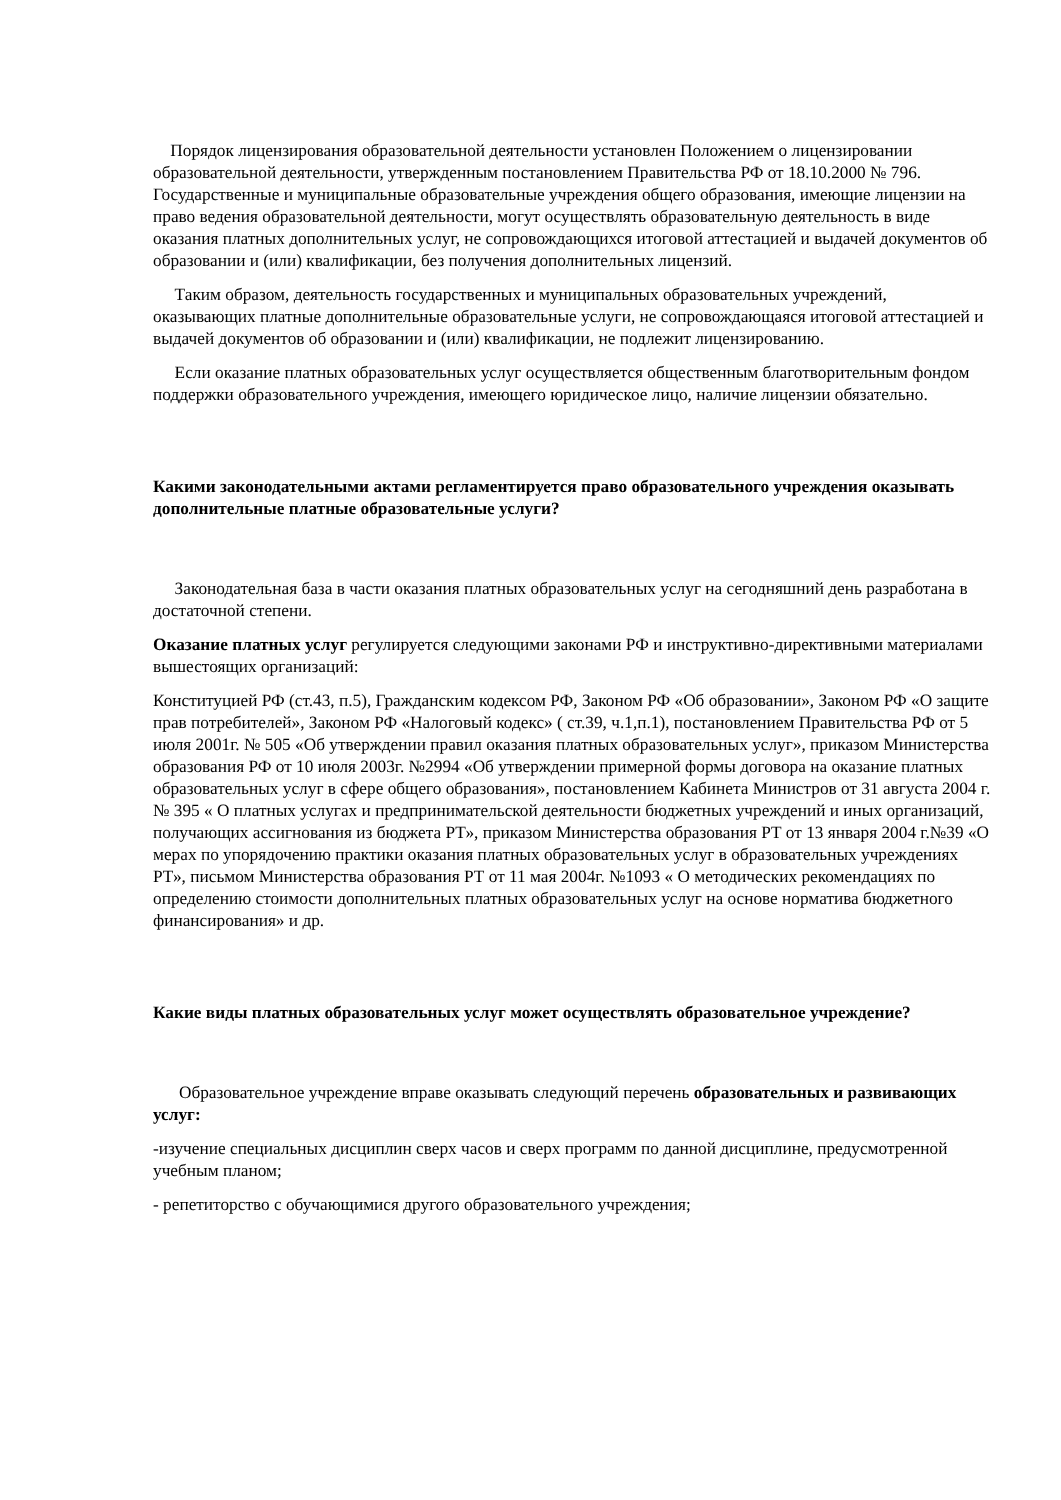Порядок лицензирования образовательной деятельности установлен Положением о лицензировании образовательной деятельности, утвержденным постановлением Правительства РФ от 18.10.2000 № 796. Государственные и муниципальные образовательные учреждения общего образования, имеющие лицензии на право ведения образовательной деятельности, могут осуществлять образовательную деятельность в виде оказания платных дополнительных услуг, не сопровождающихся итоговой аттестацией и выдачей документов об образовании и (или) квалификации, без получения дополнительных лицензий.
Таким образом, деятельность государственных и муниципальных образовательных учреждений, оказывающих платные дополнительные образовательные услуги, не сопровождающаяся итоговой аттестацией и выдачей документов об образовании и (или) квалификации, не подлежит лицензированию.
Если оказание платных образовательных услуг осуществляется общественным благотворительным фондом поддержки образовательного учреждения, имеющего юридическое лицо, наличие лицензии обязательно.
Какими законодательными актами регламентируется право образовательного учреждения оказывать дополнительные платные образовательные услуги?
Законодательная база в части оказания платных образовательных услуг на сегодняшний день разработана в достаточной степени.
Оказание платных услуг регулируется следующими законами РФ и инструктивно-директивными материалами вышестоящих организаций:
Конституцией РФ (ст.43, п.5), Гражданским кодексом РФ, Законом РФ «Об образовании», Законом РФ «О защите прав потребителей», Законом РФ «Налоговый кодекс» ( ст.39, ч.1,п.1), постановлением Правительства РФ от 5 июля 2001г. № 505 «Об утверждении правил оказания платных образовательных услуг», приказом Министерства образования РФ от 10 июля 2003г. №2994 «Об утверждении примерной формы договора на оказание платных образовательных услуг в сфере общего образования», постановлением Кабинета Министров от 31 августа 2004 г. № 395 « О платных услугах и предпринимательской деятельности бюджетных учреждений и иных организаций, получающих ассигнования из бюджета РТ», приказом Министерства образования РТ от 13 января 2004 г.№39 «О мерах по упорядочению практики оказания платных образовательных услуг в образовательных учреждениях РТ», письмом Министерства образования РТ от 11 мая 2004г. №1093 « О методических рекомендациях по определению стоимости дополнительных платных образовательных услуг на основе норматива бюджетного финансирования» и др.
Какие виды платных образовательных услуг может осуществлять образовательное учреждение?
Образовательное учреждение вправе оказывать следующий перечень образовательных и развивающих услуг:
-изучение специальных дисциплин сверх часов и сверх программ по данной дисциплине, предусмотренной учебным планом;
- репетиторство с обучающимися другого образовательного учреждения;